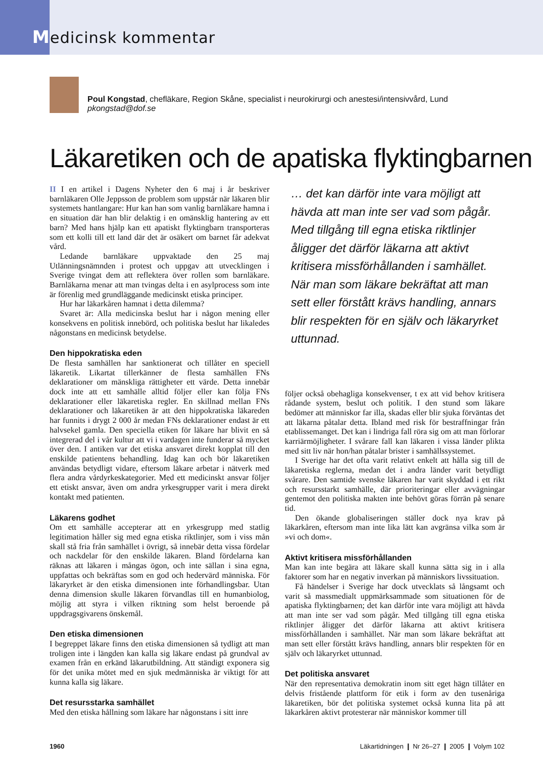Medicinsk kommentar
Poul Kongstad, chefläkare, Region Skåne, specialist i neurokirurgi och anestesi/intensivvård, Lund
pkongstad@dof.se
Läkaretiken och de apatiska flyktingbarnen
II I en artikel i Dagens Nyheter den 6 maj i år beskriver barnläkaren Olle Jeppsson de problem som uppstår när läkaren blir systemets hantlangare: Hur kan han som vanlig barnläkare hamna i en situation där han blir delaktig i en omänsklig hantering av ett barn? Med hans hjälp kan ett apatiskt flyktingbarn transporteras som ett kolli till ett land där det är osäkert om barnet får adekvat vård.
Ledande barnläkare uppvaktade den 25 maj Utlänningsnämnden i protest och uppgav att utvecklingen i Sverige tvingat dem att reflektera över rollen som barnläkare. Barnläkarna menar att man tvingas delta i en asylprocess som inte är förenlig med grundläggande medicinskt etiska principer.
Hur har läkarkåren hamnat i detta dilemma?
Svaret är: Alla medicinska beslut har i någon mening eller konsekvens en politisk innebörd, och politiska beslut har likaledes någonstans en medicinsk betydelse.
Den hippokratiska eden
De flesta samhällen har sanktionerat och tillåter en speciell läkaretik. Likartat tillerkänner de flesta samhällen FNs deklarationer om mänskliga rättigheter ett värde. Detta innebär dock inte att ett samhälle alltid följer eller kan följa FNs deklarationer eller läkaretiska regler. En skillnad mellan FNs deklarationer och läkaretiken är att den hippokratiska läkareden har funnits i drygt 2 000 år medan FNs deklarationer endast är ett halvsekel gamla. Den speciella etiken för läkare har blivit en så integrerad del i vår kultur att vi i vardagen inte funderar så mycket över den. I antiken var det etiska ansvaret direkt kopplat till den enskilde patientens behandling. Idag kan och bör läkaretiken användas betydligt vidare, eftersom läkare arbetar i nätverk med flera andra vårdyrkeskategorier. Med ett medicinskt ansvar följer ett etiskt ansvar, även om andra yrkesgrupper varit i mera direkt kontakt med patienten.
Läkarens godhet
Om ett samhälle accepterar att en yrkesgrupp med statlig legitimation håller sig med egna etiska riktlinjer, som i viss mån skall stå fria från samhället i övrigt, så innebär detta vissa fördelar och nackdelar för den enskilde läkaren. Bland fördelarna kan räknas att läkaren i mångas ögon, och inte sällan i sina egna, uppfattas och bekräftas som en god och hedervärd människa. För läkaryrket är den etiska dimensionen inte förhandlingsbar. Utan denna dimension skulle läkaren förvandlas till en humanbiolog, möjlig att styra i vilken riktning som helst beroende på uppdragsgivarens önskemål.
Den etiska dimensionen
I begreppet läkare finns den etiska dimensionen så tydligt att man troligen inte i längden kan kalla sig läkare endast på grundval av examen från en erkänd läkarutbildning. Att ständigt exponera sig för det unika mötet med en sjuk medmänniska är viktigt för att kunna kalla sig läkare.
Det resursstarka samhället
Med den etiska hållning som läkare har någonstans i sitt inre
… det kan därför inte vara möjligt att hävda att man inte ser vad som pågår. Med tillgång till egna etiska riktlinjer åligger det därför läkarna att aktivt kritisera missförhållanden i samhället. När man som läkare bekräftat att man sett eller förstått krävs handling, annars blir respekten för en själv och läkaryrket uttunnad.
följer också obehagliga konsekvenser, t ex att vid behov kritisera rådande system, beslut och politik. I den stund som läkare bedömer att människor far illa, skadas eller blir sjuka förväntas det att läkarna påtalar detta. Ibland med risk för bestraffningar från etablissemanget. Det kan i lindriga fall röra sig om att man förlorar karriärmöjligheter. I svårare fall kan läkaren i vissa länder plikta med sitt liv när hon/han påtalar brister i samhällssystemet.
I Sverige har det ofta varit relativt enkelt att hålla sig till de läkaretiska reglerna, medan det i andra länder varit betydligt svårare. Den samtide svenske läkaren har varit skyddad i ett rikt och resursstarkt samhälle, där prioriteringar eller avvägningar gentemot den politiska makten inte behövt göras förrän på senare tid.
Den ökande globaliseringen ställer dock nya krav på läkarkåren, eftersom man inte lika lätt kan avgränsa vilka som är »vi och dom«.
Aktivt kritisera missförhållanden
Man kan inte begära att läkare skall kunna sätta sig in i alla faktorer som har en negativ inverkan på människors livssituation.
Få händelser i Sverige har dock utvecklats så långsamt och varit så massmedialt uppmärksammade som situationen för de apatiska flyktingbarnen; det kan därför inte vara möjligt att hävda att man inte ser vad som pågår. Med tillgång till egna etiska riktlinjer åligger det därför läkarna att aktivt kritisera missförhållanden i samhället. När man som läkare bekräftat att man sett eller förstått krävs handling, annars blir respekten för en själv och läkaryrket uttunnad.
Det politiska ansvaret
När den representativa demokratin inom sitt eget hägn tillåter en delvis fristående plattform för etik i form av den tusenåriga läkaretiken, bör det politiska systemet också kunna lita på att läkarkåren aktivt protesterar när människor kommer till
1960 Läkartidningen ❙ Nr 26–27 ❙ 2005 ❙ Volym 102